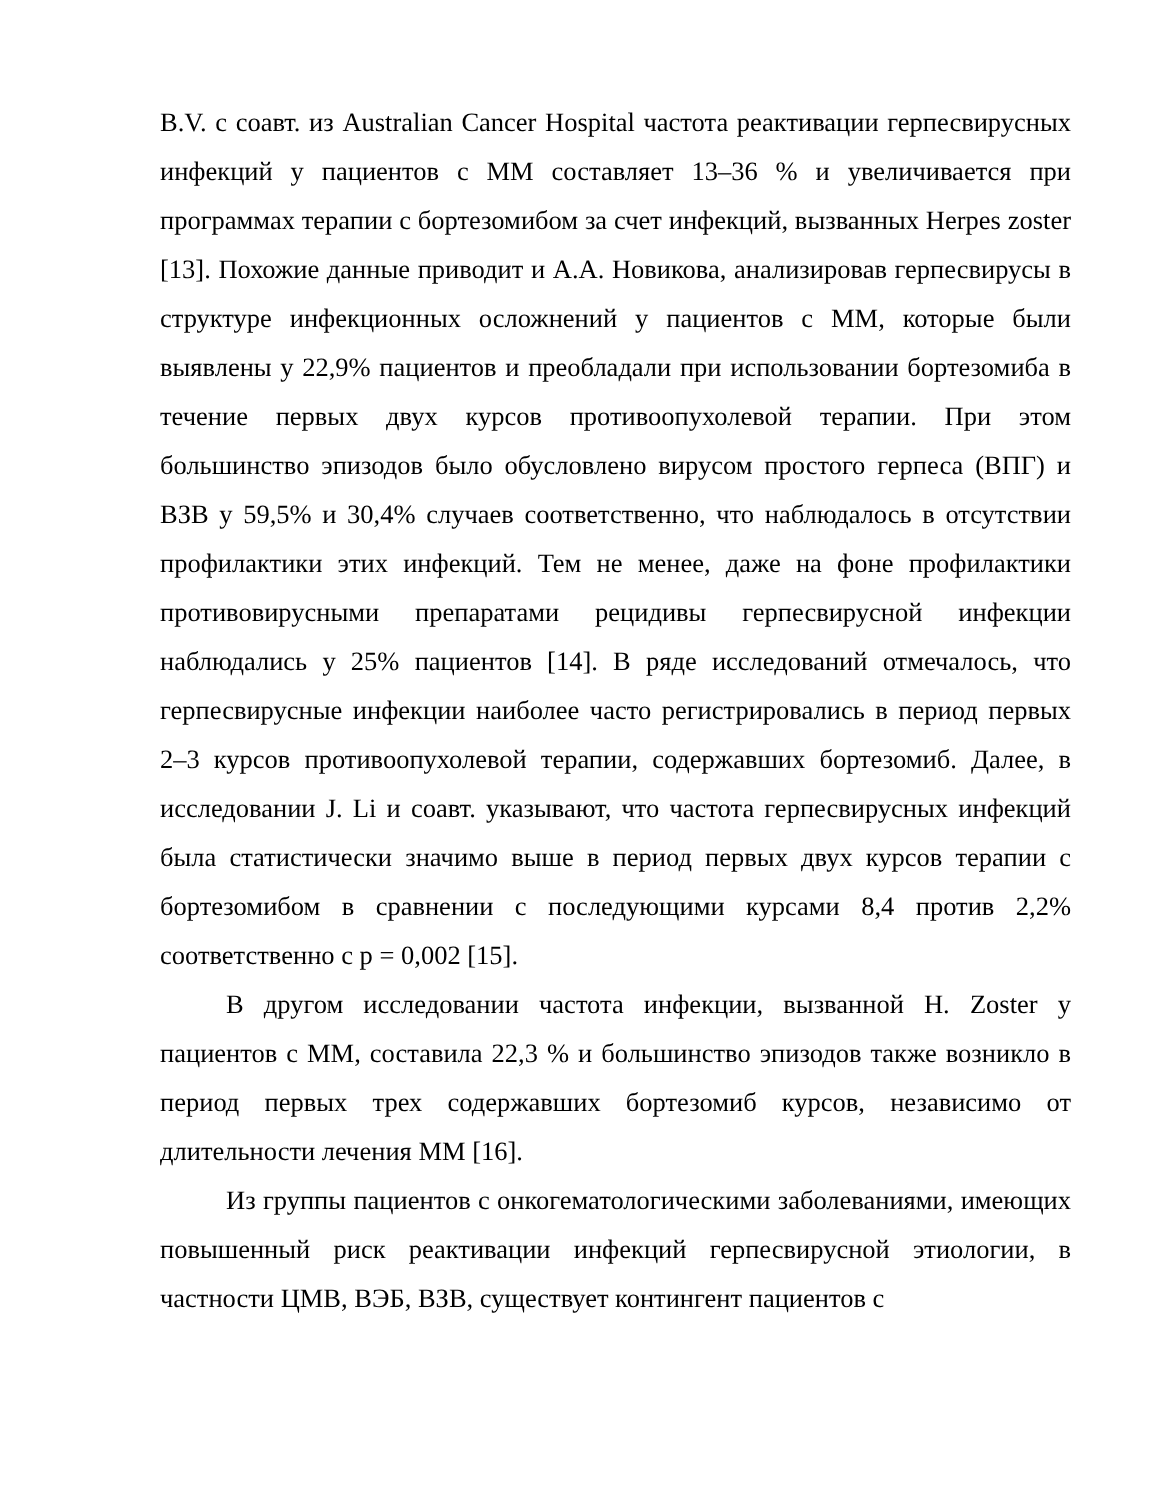B.V. с соавт. из Australian Cancer Hospital частота реактивации герпесвирусных инфекций у пациентов с ММ составляет 13–36 % и увеличивается при программах терапии с бортезомибом за счет инфекций, вызванных Herpes zoster [13]. Похожие данные приводит и А.А. Новикова, анализировав герпесвирусы в структуре инфекционных осложнений у пациентов с ММ, которые были выявлены у 22,9% пациентов и преобладали при использовании бортезомиба в течение первых двух курсов противоопухолевой терапии. При этом большинство эпизодов было обусловлено вирусом простого герпеса (ВПГ) и ВЗВ у 59,5% и 30,4% случаев соответственно, что наблюдалось в отсутствии профилактики этих инфекций. Тем не менее, даже на фоне профилактики противовирусными препаратами рецидивы герпесвирусной инфекции наблюдались у 25% пациентов [14]. В ряде исследований отмечалось, что герпесвирусные инфекции наиболее часто регистрировались в период первых 2–3 курсов противоопухолевой терапии, содержавших бортезомиб. Далее, в исследовании J. Li и соавт. указывают, что частота герпесвирусных инфекций была статистически значимо выше в период первых двух курсов терапии с бортезомибом в сравнении с последующими курсами 8,4 против 2,2% соответственно с p = 0,002 [15].
В другом исследовании частота инфекции, вызванной H. Zoster у пациентов с ММ, составила 22,3 % и большинство эпизодов также возникло в период первых трех содержавших бортезомиб курсов, независимо от длительности лечения ММ [16].
Из группы пациентов с онкогематологическими заболеваниями, имеющих повышенный риск реактивации инфекций герпесвирусной этиологии, в частности ЦМВ, ВЭБ, ВЗВ, существует контингент пациентов с